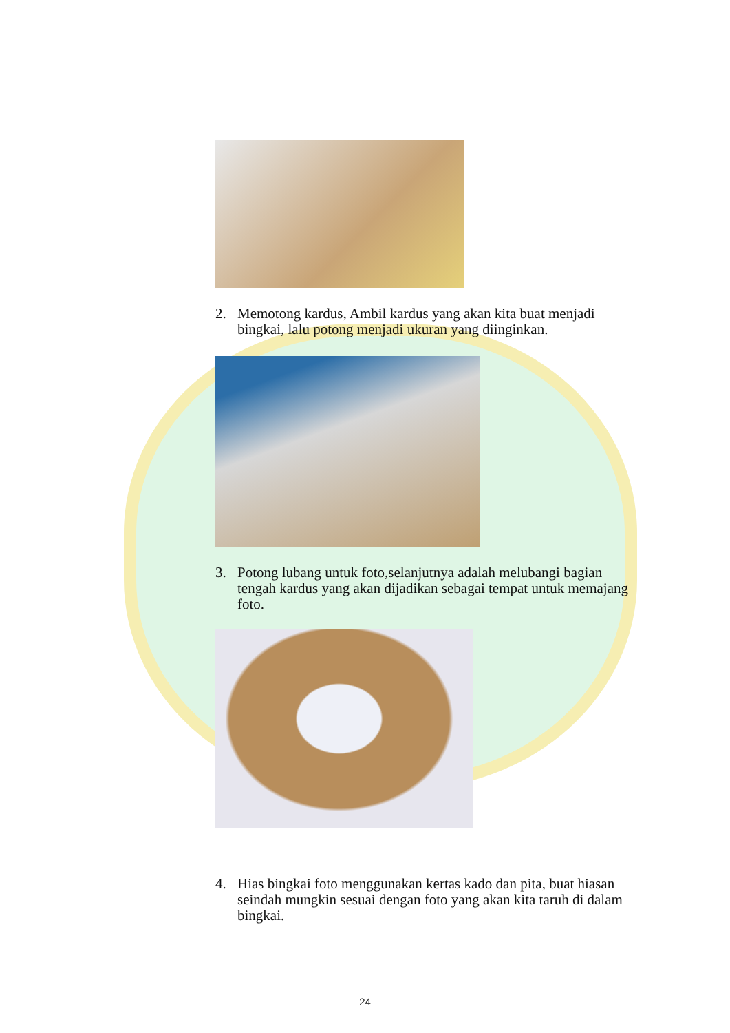2. Memotong kardus, Ambil kardus yang akan kita buat menjadi bingkai, lalu potong menjadi ukuran yang diinginkan.
3. Potong lubang untuk foto,selanjutnya adalah melubangi bagian tengah kardus yang akan dijadikan sebagai tempat untuk memajang foto.
4. Hias bingkai foto menggunakan kertas kado dan pita, buat hiasan seindah mungkin sesuai dengan foto yang akan kita taruh di dalam bingkai.
24